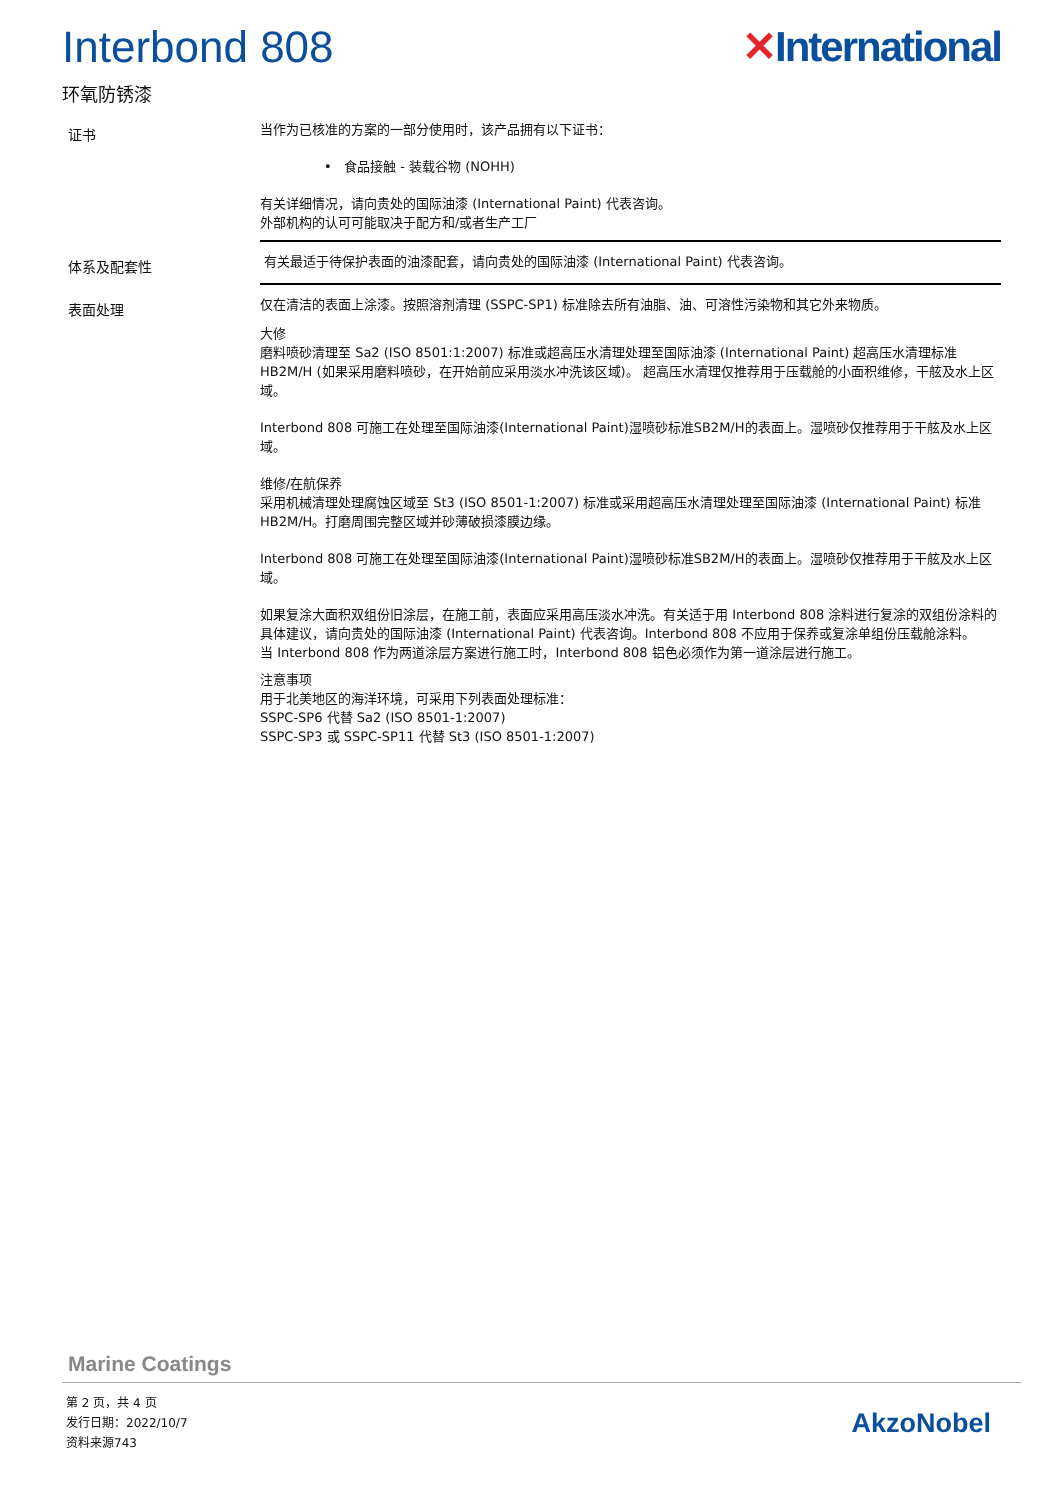Interbond 808 ✕International
环氧防锈漆
证书
当作为已核准的方案的一部分使用时，该产品拥有以下证书：
• 食品接触 - 装载谷物 (NOHH)
有关详细情况，请向贵处的国际油漆 (International Paint) 代表咨询。
外部机构的认可可能取决于配方和/或者生产工厂
体系及配套性
有关最适于待保护表面的油漆配套，请向贵处的国际油漆 (International Paint) 代表咨询。
表面处理
仅在清洁的表面上涂漆。按照溶剂清理 (SSPC-SP1) 标准除去所有油脂、油、可溶性污染物和其它外来物质。
大修
磨料喷砂清理至 Sa2 (ISO 8501:1:2007) 标准或超高压水清理处理至国际油漆 (International Paint) 超高压水清理标准 HB2M/H (如果采用磨料喷砂，在开始前应采用淡水冲洗该区域)。 超高压水清理仅推荐用于压载舱的小面积维修，干舷及水上区域。
Interbond 808 可施工在处理至国际油漆(International Paint)湿喷砂标准SB2M/H的表面上。湿喷砂仅推荐用于干舷及水上区域。
维修/在航保养
采用机械清理处理腐蚀区域至 St3 (ISO 8501-1:2007) 标准或采用超高压水清理处理至国际油漆 (International Paint) 标准 HB2M/H。打磨周围完整区域并砂薄破损漆膜边缘。
Interbond 808 可施工在处理至国际油漆(International Paint)湿喷砂标准SB2M/H的表面上。湿喷砂仅推荐用于干舷及水上区域。
如果复涂大面积双组份旧涂层，在施工前，表面应采用高压淡水冲洗。有关适于用 Interbond 808 涂料进行复涂的双组份涂料的具体建议，请向贵处的国际油漆 (International Paint) 代表咨询。Interbond 808 不应用于保养或复涂单组份压载舱涂料。
当 Interbond 808 作为两道涂层方案进行施工时，Interbond 808 铝色必须作为第一道涂层进行施工。
注意事项
用于北美地区的海洋环境，可采用下列表面处理标准：
SSPC-SP6 代替 Sa2 (ISO 8501-1:2007)
SSPC-SP3 或 SSPC-SP11 代替 St3 (ISO 8501-1:2007)
Marine Coatings
第 2 页，共 4 页
发行日期：2022/10/7
资料来源743
AkzoNobel